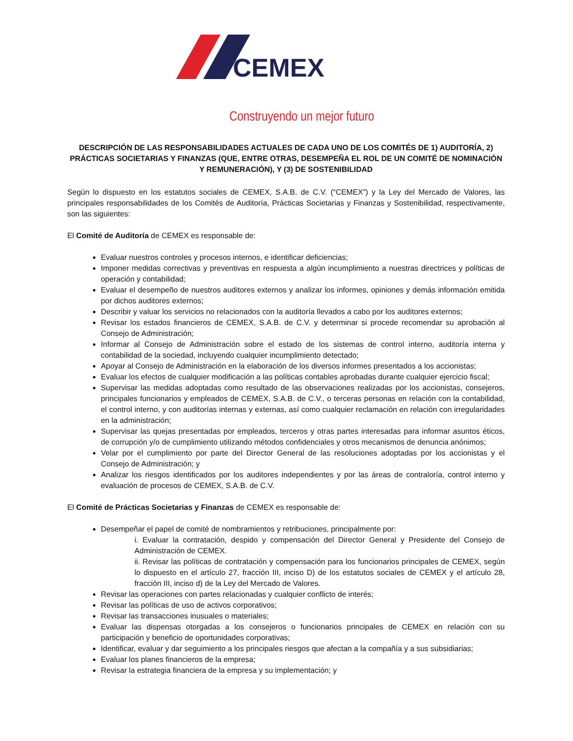CEMEX
Construyendo un mejor futuro
DESCRIPCIÓN DE LAS RESPONSABILIDADES ACTUALES DE CADA UNO DE LOS COMITÉS DE 1) AUDITORÍA, 2) PRÁCTICAS SOCIETARIAS Y FINANZAS (QUE, ENTRE OTRAS, DESEMPEÑA EL ROL DE UN COMITÉ DE NOMINACIÓN Y REMUNERACIÓN), Y (3) DE SOSTENIBILIDAD
Según lo dispuesto en los estatutos sociales de CEMEX, S.A.B. de C.V. (“CEMEX”) y la Ley del Mercado de Valores, las principales responsabilidades de los Comités de Auditoría, Prácticas Societarias y Finanzas y Sostenibilidad, respectivamente, son las siguientes:
El Comité de Auditoría de CEMEX es responsable de:
Evaluar nuestros controles y procesos internos, e identificar deficiencias;
Imponer medidas correctivas y preventivas en respuesta a algún incumplimiento a nuestras directrices y políticas de operación y contabilidad;
Evaluar el desempeño de nuestros auditores externos y analizar los informes, opiniones y demás información emitida por dichos auditores externos;
Describir y valuar los servicios no relacionados con la auditoría llevados a cabo por los auditores externos;
Revisar los estados financieros de CEMEX, S.A.B. de C.V. y determinar si procede recomendar su aprobación al Consejo de Administración;
Informar al Consejo de Administración sobre el estado de los sistemas de control interno, auditoría interna y contabilidad de la sociedad, incluyendo cualquier incumplimiento detectado;
Apoyar al Consejo de Administración en la elaboración de los diversos informes presentados a los accionistas;
Evaluar los efectos de cualquier modificación a las políticas contables aprobadas durante cualquier ejercicio fiscal;
Supervisar las medidas adoptadas como resultado de las observaciones realizadas por los accionistas, consejeros, principales funcionarios y empleados de CEMEX, S.A.B. de C.V., o terceras personas en relación con la contabilidad, el control interno, y con auditorías internas y externas, así como cualquier reclamación en relación con irregularidades en la administración;
Supervisar las quejas presentadas por empleados, terceros y otras partes interesadas para informar asuntos éticos, de corrupción y/o de cumplimiento utilizando métodos confidenciales y otros mecanismos de denuncia anónimos;
Velar por el cumplimiento por parte del Director General de las resoluciones adoptadas por los accionistas y el Consejo de Administración; y
Analizar los riesgos identificados por los auditores independientes y por las áreas de contraloría, control interno y evaluación de procesos de CEMEX, S.A.B. de C.V.
El Comité de Prácticas Societarias y Finanzas de CEMEX es responsable de:
Desempeñar el papel de comité de nombramientos y retribuciones, principalmente por:
i. Evaluar la contratación, despido y compensación del Director General y Presidente del Consejo de Administración de CEMEX.
ii. Revisar las políticas de contratación y compensación para los funcionarios principales de CEMEX, según lo dispuesto en el artículo 27, fracción III, inciso D) de los estatutos sociales de CEMEX y el artículo 28, fracción III, inciso d) de la Ley del Mercado de Valores.
Revisar las operaciones con partes relacionadas y cualquier conflicto de interés;
Revisar las políticas de uso de activos corporativos;
Revisar las transacciones inusuales o materiales;
Evaluar las dispensas otorgadas a los consejeros o funcionarios principales de CEMEX en relación con su participación y beneficio de oportunidades corporativas;
Identificar, evaluar y dar seguimiento a los principales riesgos que afectan a la compañía y a sus subsidiarias;
Evaluar los planes financieros de la empresa;
Revisar la estrategia financiera de la empresa y su implementación; y